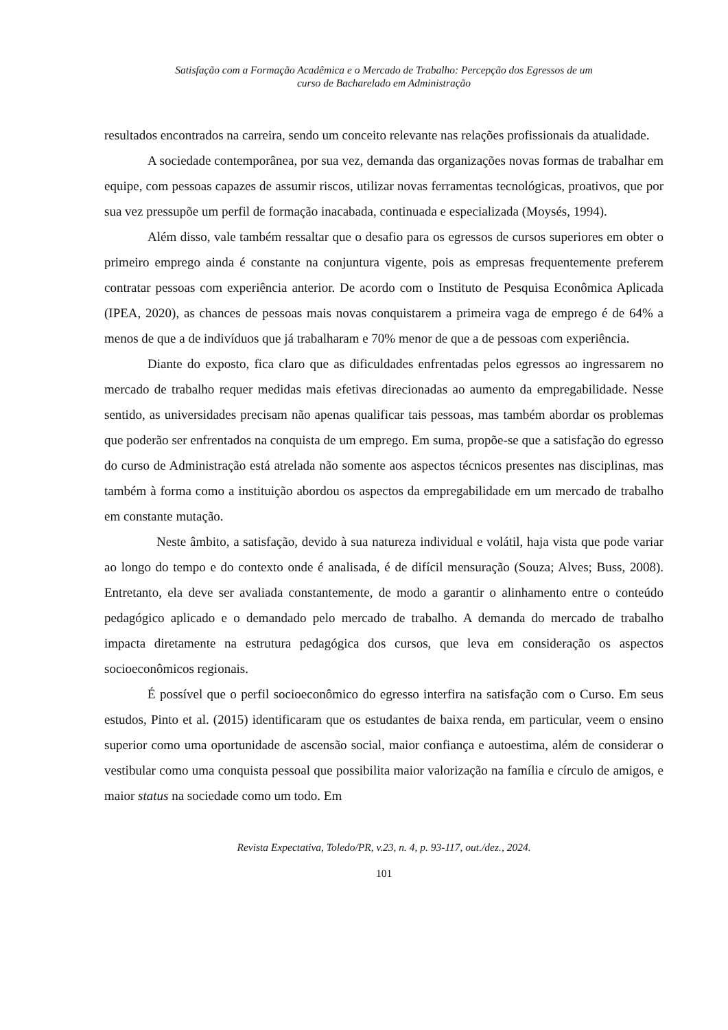Satisfação com a Formação Acadêmica e o Mercado de Trabalho: Percepção dos Egressos de um
curso de Bacharelado em Administração
resultados encontrados na carreira, sendo um conceito relevante nas relações profissionais da atualidade.
A sociedade contemporânea, por sua vez, demanda das organizações novas formas de trabalhar em equipe, com pessoas capazes de assumir riscos, utilizar novas ferramentas tecnológicas, proativos, que por sua vez pressupõe um perfil de formação inacabada, continuada e especializada (Moysés, 1994).
Além disso, vale também ressaltar que o desafio para os egressos de cursos superiores em obter o primeiro emprego ainda é constante na conjuntura vigente, pois as empresas frequentemente preferem contratar pessoas com experiência anterior. De acordo com o Instituto de Pesquisa Econômica Aplicada (IPEA, 2020), as chances de pessoas mais novas conquistarem a primeira vaga de emprego é de 64% a menos de que a de indivíduos que já trabalharam e 70% menor de que a de pessoas com experiência.
Diante do exposto, fica claro que as dificuldades enfrentadas pelos egressos ao ingressarem no mercado de trabalho requer medidas mais efetivas direcionadas ao aumento da empregabilidade. Nesse sentido, as universidades precisam não apenas qualificar tais pessoas, mas também abordar os problemas que poderão ser enfrentados na conquista de um emprego. Em suma, propõe-se que a satisfação do egresso do curso de Administração está atrelada não somente aos aspectos técnicos presentes nas disciplinas, mas também à forma como a instituição abordou os aspectos da empregabilidade em um mercado de trabalho em constante mutação.
Neste âmbito, a satisfação, devido à sua natureza individual e volátil, haja vista que pode variar ao longo do tempo e do contexto onde é analisada, é de difícil mensuração (Souza; Alves; Buss, 2008). Entretanto, ela deve ser avaliada constantemente, de modo a garantir o alinhamento entre o conteúdo pedagógico aplicado e o demandado pelo mercado de trabalho. A demanda do mercado de trabalho impacta diretamente na estrutura pedagógica dos cursos, que leva em consideração os aspectos socioeconômicos regionais.
É possível que o perfil socioeconômico do egresso interfira na satisfação com o Curso. Em seus estudos, Pinto et al. (2015) identificaram que os estudantes de baixa renda, em particular, veem o ensino superior como uma oportunidade de ascensão social, maior confiança e autoestima, além de considerar o vestibular como uma conquista pessoal que possibilita maior valorização na família e círculo de amigos, e maior status na sociedade como um todo. Em
Revista Expectativa, Toledo/PR, v.23, n. 4, p. 93-117, out./dez., 2024.
101